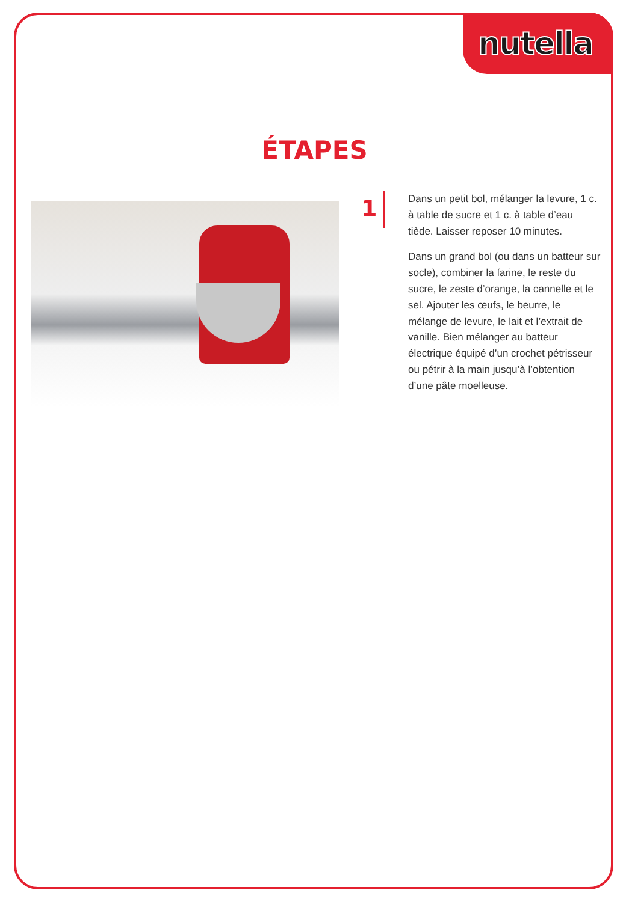nutella
ÉTAPES
1
Dans un petit bol, mélanger la levure, 1 c. à table de sucre et 1 c. à table d’eau tiède. Laisser reposer 10 minutes.
Dans un grand bol (ou dans un batteur sur socle), combiner la farine, le reste du sucre, le zeste d’orange, la cannelle et le sel. Ajouter les œufs, le beurre, le mélange de levure, le lait et l’extrait de vanille. Bien mélanger au batteur électrique équipé d’un crochet pétrisseur ou pétrir à la main jusqu’à l’obtention d’une pâte moelleuse.